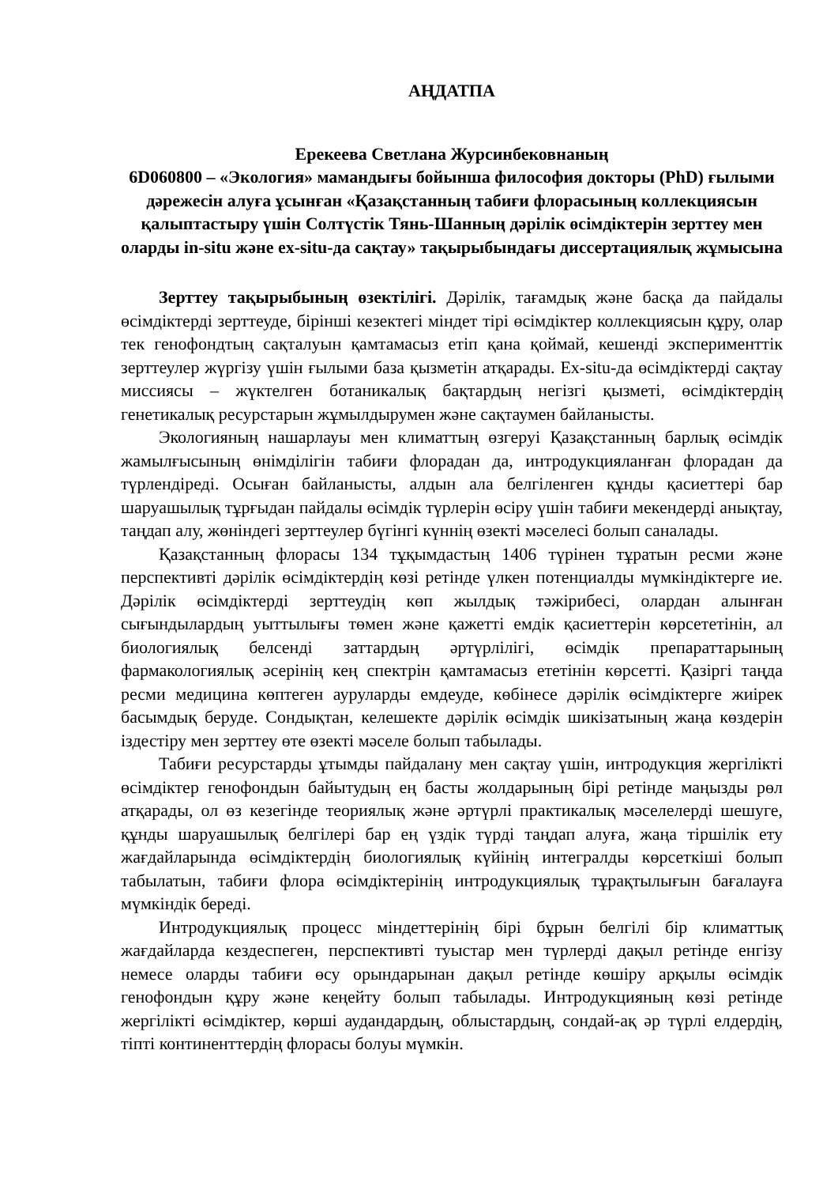АҢДАТПА
Ерекеева Светлана Журсинбековнаның
6D060800 – «Экология» мамандығы бойынша философия докторы (PhD) ғылыми дәрежесін алуға ұсынған «Қазақстанның табиғи флорасының коллекциясын қалыптастыру үшін Солтүстік Тянь-Шанның дәрілік өсімдіктерін зерттеу мен оларды in-situ және ex-situ-да сақтау» тақырыбындағы диссертациялық жұмысына
Зерттеу тақырыбының өзектілігі. Дәрілік, тағамдық және басқа да пайдалы өсімдіктерді зерттеуде, бірінші кезектегі міндет тірі өсімдіктер коллекциясын құру, олар тек генофондтың сақталуын қамтамасыз етіп қана қоймай, кешенді эксперименттік зерттеулер жүргізу үшін ғылыми база қызметін атқарады. Ex-situ-да өсімдіктерді сақтау миссиясы – жүктелген ботаникалық бақтардың негізгі қызметі, өсімдіктердің генетикалық ресурстарын жұмылдырумен және сақтаумен байланысты.
Экологияның нашарлауы мен климаттың өзгеруі Қазақстанның барлық өсімдік жамылғысының өнімділігін табиғи флорадан да, интродукцияланған флорадан да түрлендіреді. Осыған байланысты, алдын ала белгіленген құнды қасиеттері бар шаруашылық тұрғыдан пайдалы өсімдік түрлерін өсіру үшін табиғи мекендерді анықтау, таңдап алу, жөніндегі зерттеулер бүгінгі күннің өзекті мәселесі болып саналады.
Қазақстанның флорасы 134 тұқымдастың 1406 түрінен тұратын ресми және перспективті дәрілік өсімдіктердің көзі ретінде үлкен потенциалды мүмкіндіктерге ие. Дәрілік өсімдіктерді зерттеудің көп жылдық тәжірибесі, олардан алынған сығындылардың уыттылығы төмен және қажетті емдік қасиеттерін көрсететінін, ал биологиялық белсенді заттардың әртүрлілігі, өсімдік препараттарының фармакологиялық әсерінің кең спектрін қамтамасыз ететінін көрсетті. Қазіргі таңда ресми медицина көптеген ауруларды емдеуде, көбінесе дәрілік өсімдіктерге жиірек басымдық беруде. Сондықтан, келешекте дәрілік өсімдік шикізатының жаңа көздерін іздестіру мен зерттеу өте өзекті мәселе болып табылады.
Табиғи ресурстарды ұтымды пайдалану мен сақтау үшін, интродукция жергілікті өсімдіктер генофондын байытудың ең басты жолдарының бірі ретінде маңызды рөл атқарады, ол өз кезегінде теориялық және әртүрлі практикалық мәселелерді шешуге, құнды шаруашылық белгілері бар ең үздік түрді таңдап алуға, жаңа тіршілік ету жағдайларында өсімдіктердің биологиялық күйінің интегралды көрсеткіші болып табылатын, табиғи флора өсімдіктерінің интродукциялық тұрақтылығын бағалауға мүмкіндік береді.
Интродукциялық процесс міндеттерінің бірі бұрын белгілі бір климаттық жағдайларда кездеспеген, перспективті туыстар мен түрлерді дақыл ретінде енгізу немесе оларды табиғи өсу орындарынан дақыл ретінде көшіру арқылы өсімдік генофондын құру және кеңейту болып табылады. Интродукцияның көзі ретінде жергілікті өсімдіктер, көрші аудандардың, облыстардың, сондай-ақ әр түрлі елдердің, тіпті континенттердің флорасы болуы мүмкін.